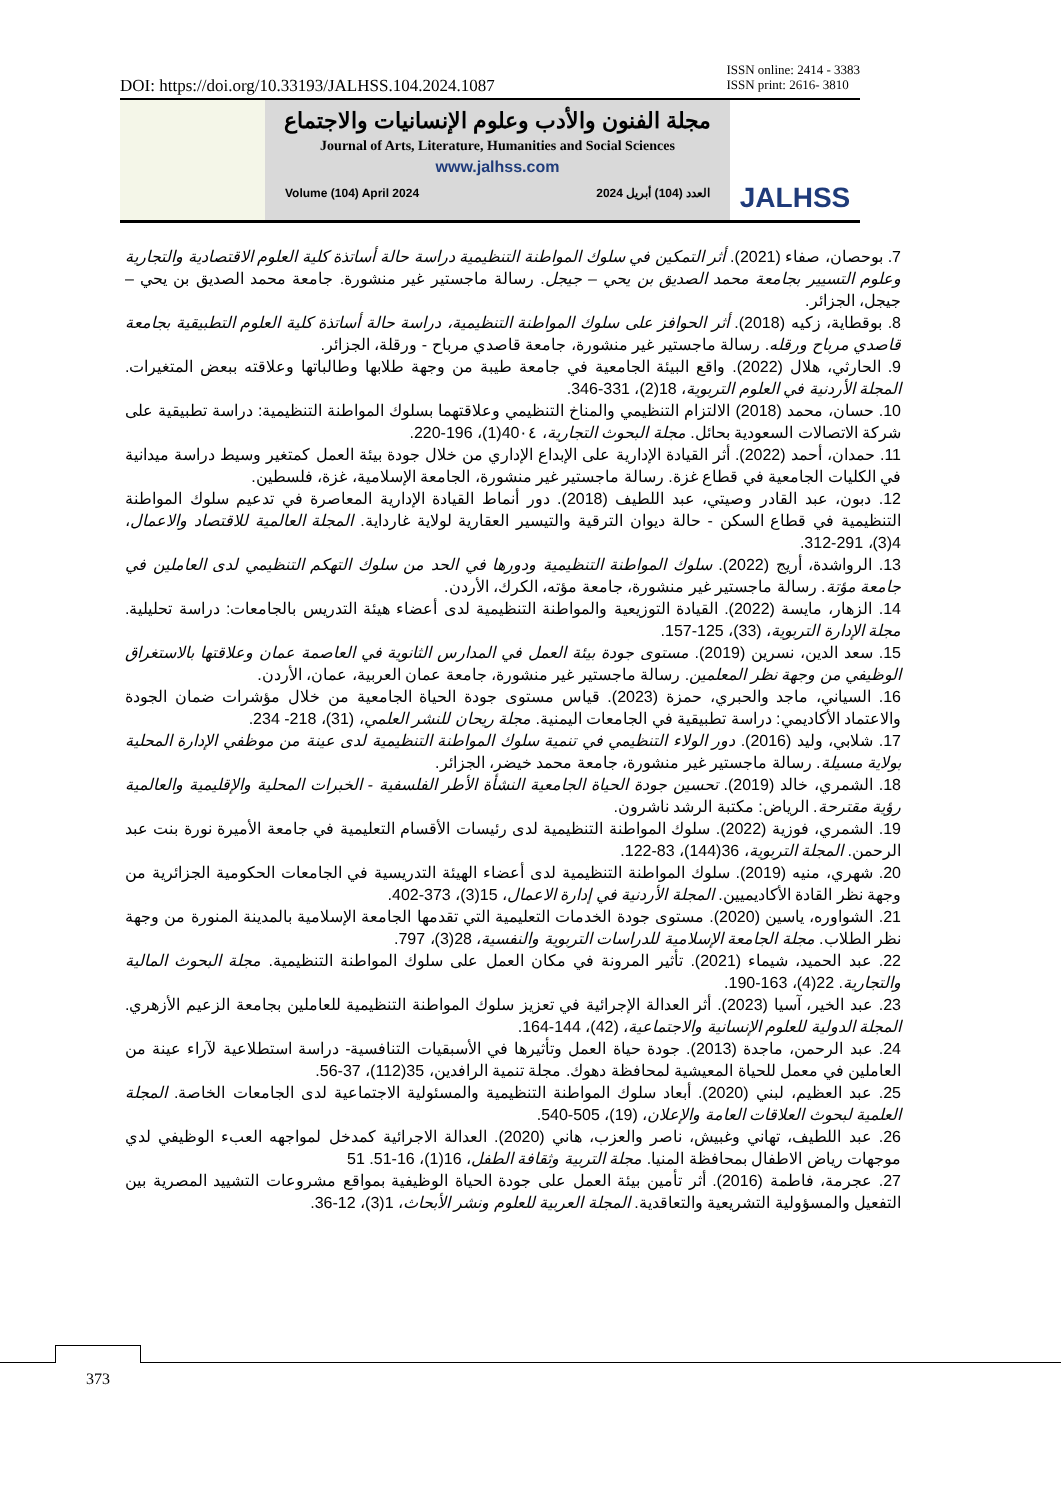DOI: https://doi.org/10.33193/JALHSS.104.2024.1087 ISSN online: 2414 - 3383
ISSN print: 2616- 3810
مجلة الفنون والأدب وعلوم الإنسانيات والاجتماع
Journal of Arts, Literature, Humanities and Social Sciences
www.jalhss.com
Volume (104) April 2024 العدد (104) أبريل 2024
JALHSS
7. بوحصان، صفاء (2021). أثر التمكين في سلوك المواطنة التنظيمية دراسة حالة أساتذة كلية العلوم الاقتصادية والتجارية وعلوم التسيير بجامعة محمد الصديق بن يحي – جيجل. رسالة ماجستير غير منشورة. جامعة محمد الصديق بن يحي – جيجل، الجزائر.
8. بوقطاية، زكيه (2018). أثر الحوافز على سلوك المواطنة التنظيمية، دراسة حالة أساتذة كلية العلوم التطبيقية بجامعة قاصدي مرباح ورقله. رسالة ماجستير غير منشورة، جامعة قاصدي مرباح - ورقلة، الجزائر.
9. الحارثي، هلال (2022). واقع البيئة الجامعية في جامعة طيبة من وجهة طلابها وطالباتها وعلاقته ببعض المتغيرات. المجلة الأردنية في العلوم التربوية، 18(2)، 331-346.
10. حسان، محمد (2018) الالتزام التنظيمي والمناخ التنظيمي وعلاقتهما بسلوك المواطنة التنظيمية: دراسة تطبيقية على شركة الاتصالات السعودية بحائل. مجلة البحوث التجارية، 40٠٤(1)، 196-220.
11. حمدان، أحمد (2022). أثر القيادة الإدارية على الإبداع الإداري من خلال جودة بيئة العمل كمتغير وسيط دراسة ميدانية في الكليات الجامعية في قطاع غزة. رسالة ماجستير غير منشورة، الجامعة الإسلامية، غزة، فلسطين.
12. دبون، عبد القادر وصيتي، عبد اللطيف (2018). دور أنماط القيادة الإدارية المعاصرة في تدعيم سلوك المواطنة التنظيمية في قطاع السكن - حالة ديوان الترقية والتيسير العقارية لولاية غارداية. المجلة العالمية للاقتصاد والاعمال، 4(3)، 291-312.
13. الرواشدة، أريج (2022). سلوك المواطنة التنظيمية ودورها في الحد من سلوك التهكم التنظيمي لدى العاملين في جامعة مؤتة. رسالة ماجستير غير منشورة، جامعة مؤته، الكرك، الأردن.
14. الزهار، مايسة (2022). القيادة التوزيعية والمواطنة التنظيمية لدى أعضاء هيئة التدريس بالجامعات: دراسة تحليلية. مجلة الإدارة التربوية، (33)، 125-157.
15. سعد الدين، نسرين (2019). مستوى جودة بيئة العمل في المدارس الثانوية في العاصمة عمان وعلاقتها بالاستغراق الوظيفي من وجهة نظر المعلمين. رسالة ماجستير غير منشورة، جامعة عمان العربية، عمان، الأردن.
16. السياني، ماجد والحبري، حمزة (2023). قياس مستوى جودة الحياة الجامعية من خلال مؤشرات ضمان الجودة والاعتماد الأكاديمي: دراسة تطبيقية في الجامعات اليمنية. مجلة ريحان للنشر العلمي، (31)، 218- 234.
17. شلابي، وليد (2016). دور الولاء التنظيمي في تنمية سلوك المواطنة التنظيمية لدى عينة من موظفي الإدارة المحلية بولاية مسيلة. رسالة ماجستير غير منشورة، جامعة محمد خيضر، الجزائر.
18. الشمري، خالد (2019). تحسين جودة الحياة الجامعية النشأة الأطر الفلسفية - الخبرات المحلية والإقليمية والعالمية رؤية مقترحة. الرياض: مكتبة الرشد ناشرون.
19. الشمري، فوزية (2022). سلوك المواطنة التنظيمية لدى رئيسات الأقسام التعليمية في جامعة الأميرة نورة بنت عبد الرحمن. المجلة التربوية، 36(144)، 83-122.
20. شهري، منيه (2019). سلوك المواطنة التنظيمية لدى أعضاء الهيئة التدريسية في الجامعات الحكومية الجزائرية من وجهة نظر القادة الأكاديميين. المجلة الأردنية في إدارة الاعمال، 15(3)، 373-402.
21. الشواوره، ياسين (2020). مستوى جودة الخدمات التعليمية التي تقدمها الجامعة الإسلامية بالمدينة المنورة من وجهة نظر الطلاب. مجلة الجامعة الإسلامية للدراسات التربوية والنفسية، 28(3)، 797.
22. عبد الحميد، شيماء (2021). تأثير المرونة في مكان العمل على سلوك المواطنة التنظيمية. مجلة البحوث المالية والتجارية. 22(4)، 163-190.
23. عبد الخير، آسيا (2023). أثر العدالة الإجرائية في تعزيز سلوك المواطنة التنظيمية للعاملين بجامعة الزعيم الأزهري. المجلة الدولية للعلوم الإنسانية والاجتماعية، (42)، 144-164.
24. عبد الرحمن، ماجدة (2013). جودة حياة العمل وتأثيرها في الأسبقيات التنافسية- دراسة استطلاعية لآراء عينة من العاملين في معمل للحياة المعيشية لمحافظة دهوك. مجلة تنمية الرافدين، 35(112)، 37-56.
25. عبد العظيم، لبني (2020). أبعاد سلوك المواطنة التنظيمية والمسئولية الاجتماعية لدى الجامعات الخاصة. المجلة العلمية لبحوث العلاقات العامة والإعلان، (19)، 505-540.
26. عبد اللطيف، تهاني وغبيش، ناصر والعزب، هاني (2020). العدالة الاجرائية كمدخل لمواجهه العبء الوظيفي لدي موجهات رياض الاطفال بمحافظة المنيا. مجلة التربية وثقافة الطفل، 16(1)، 16-51. 51
27. عجرمة، فاطمة (2016). أثر تأمين بيئة العمل على جودة الحياة الوظيفية بمواقع مشروعات التشييد المصرية بين التفعيل والمسؤولية التشريعية والتعاقدية. المجلة العربية للعلوم ونشر الأبحاث، 1(3)، 12-36.
373